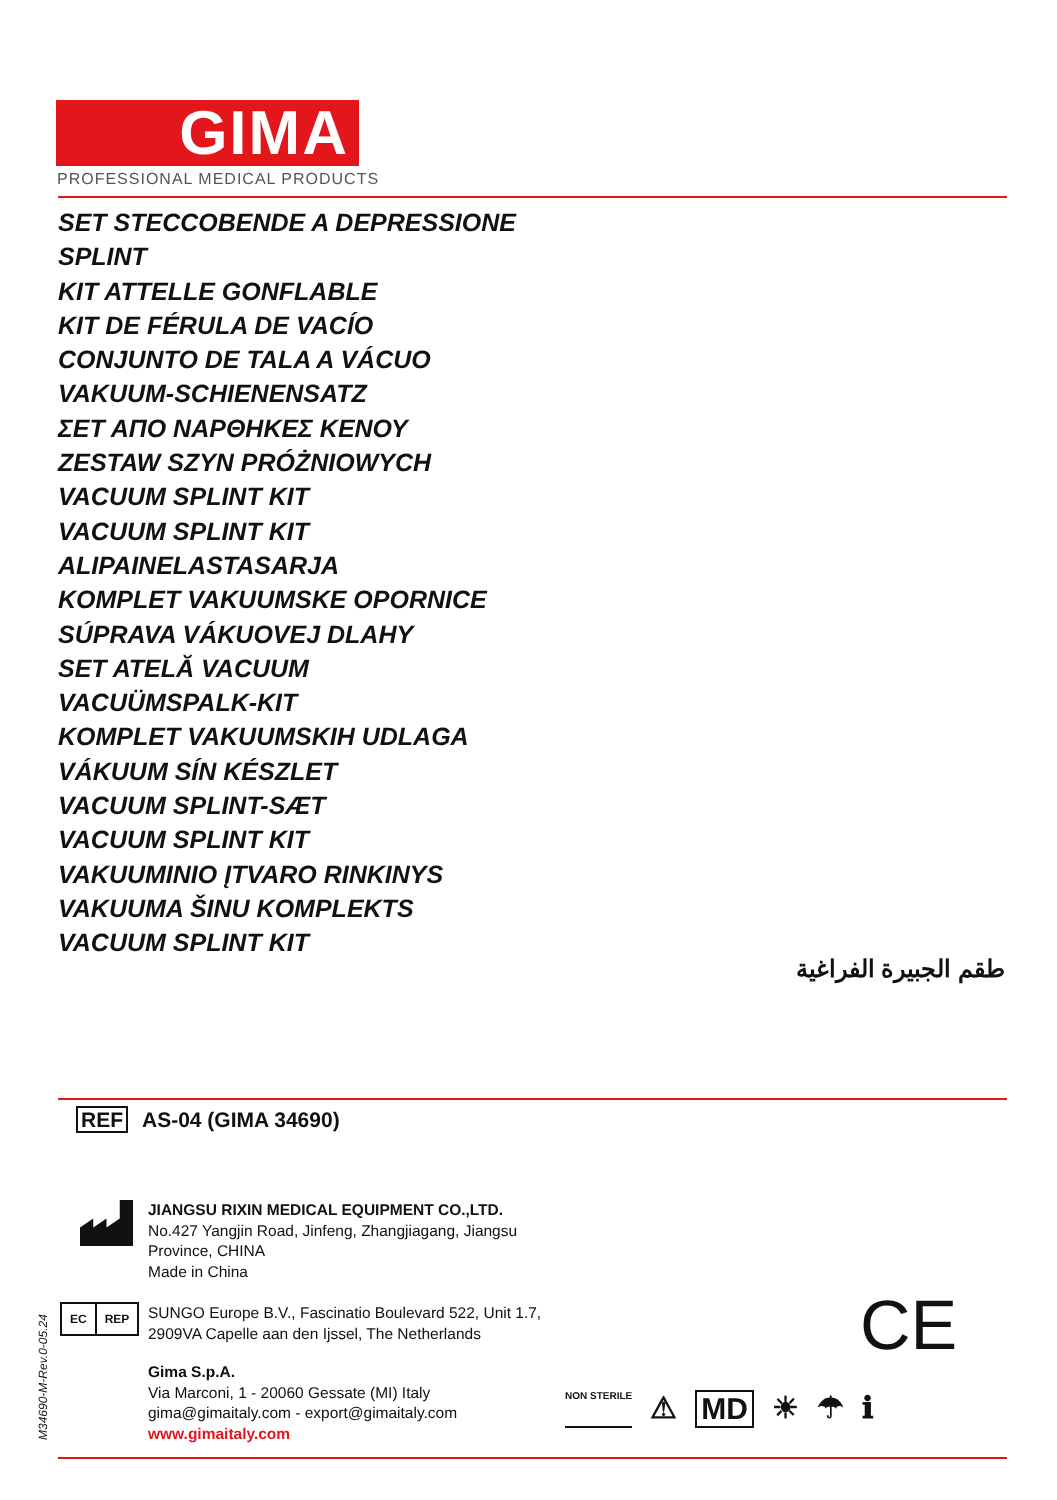GIMA
PROFESSIONAL MEDICAL PRODUCTS
SET STECCOBENDE A DEPRESSIONE
SPLINT
KIT ATTELLE GONFLABLE
KIT DE FÉRULA DE VACÍO
CONJUNTO DE TALA A VÁCUO
VAKUUM-SCHIENENSATZ
ΣΕΤ ΑΠΟ ΝΑΡΘΗΚΕΣ ΚΕΝΟΥ
ZESTAW SZYN PRÓŻNIOWYCH
VACUUM SPLINT KIT
VACUUM SPLINT KIT
ALIPAINELASTASARJA
KOMPLET VAKUUMSKE OPORNICE
SÚPRAVA VÁKUOVEJ DLAHY
SET ATELĂ VACUUM
VACUÜMSPALK-KIT
KOMPLET VAKUUMSKIH UDLAGA
VÁKUUM SÍN KÉSZLET
VACUUM SPLINT-SÆT
VACUUM SPLINT KIT
VAKUUMINIO ĮTVARO RINKINYS
VAKUUMA ŠINU KOMPLEKTS
VACUUM SPLINT KIT
طقم الجبيرة الفراغية
REF AS-04 (GIMA 34690)
JIANGSU RIXIN MEDICAL EQUIPMENT CO.,LTD.
No.427 Yangjin Road, Jinfeng, Zhangjiagang, Jiangsu
Province, CHINA
Made in China
EC REP
SUNGO Europe B.V., Fascinatio Boulevard 522, Unit 1.7,
2909VA Capelle aan den Ijssel, The Netherlands
Gima S.p.A.
Via Marconi, 1 - 20060 Gessate (MI) Italy
gima@gimaitaly.com - export@gimaitaly.com
www.gimaitaly.com
M34690-M-Rev.0-05.24
CE
NON STERILE ⚠ MD ☀ ☂ ℹ